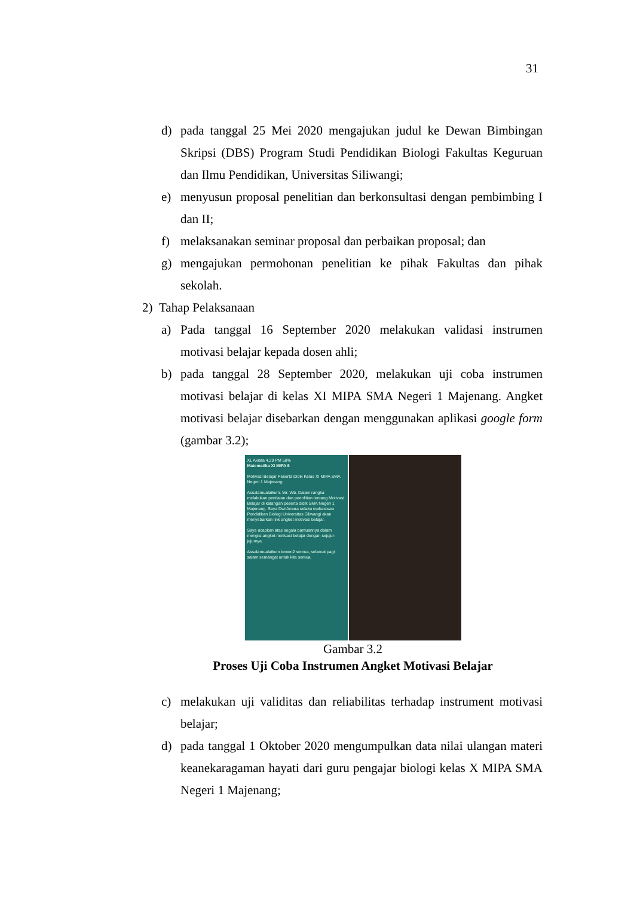31
d) pada tanggal 25 Mei 2020 mengajukan judul ke Dewan Bimbingan Skripsi (DBS) Program Studi Pendidikan Biologi Fakultas Keguruan dan Ilmu Pendidikan, Universitas Siliwangi;
e) menyusun proposal penelitian dan berkonsultasi dengan pembimbing I dan II;
f) melaksanakan seminar proposal dan perbaikan proposal; dan
g) mengajukan permohonan penelitian ke pihak Fakultas dan pihak sekolah.
2) Tahap Pelaksanaan
a) Pada tanggal 16 September 2020 melakukan validasi instrumen motivasi belajar kepada dosen ahli;
b) pada tanggal 28 September 2020, melakukan uji coba instrumen motivasi belajar di kelas XI MIPA SMA Negeri 1 Majenang. Angket motivasi belajar disebarkan dengan menggunakan aplikasi google form (gambar 3.2);
XL Axiata 4.29 PM 58%
Matematika XI MIPA 6
Motivasi Belajar Peserta Didik Kelas XI MIPA SMA Negeri 1 Majenang
Assalamualaikum. Wr. Wb. Dalam rangka melakukan penilaian dan peenlitian tentang Motivasi Belajar di kalangan peserta didik SMA Negeri 1 Majenang. Saya Dwi Amara selaku mahasiswa Pendidikan Biologi Universitas Siliwangi akan menyebarkan link angket motivasi belajar.
Saya ucapkan atas segala bantuannya dalam mengisi angket motivasi belajar dengan sejujur-jujurnya.
Assalamualaikum temen2 semua, selamat pagi salam semangat untuk kita semua.
Gambar 3.2
Proses Uji Coba Instrumen Angket Motivasi Belajar
c) melakukan uji validitas dan reliabilitas terhadap instrument motivasi belajar;
d) pada tanggal 1 Oktober 2020 mengumpulkan data nilai ulangan materi keanekaragaman hayati dari guru pengajar biologi kelas X MIPA SMA Negeri 1 Majenang;